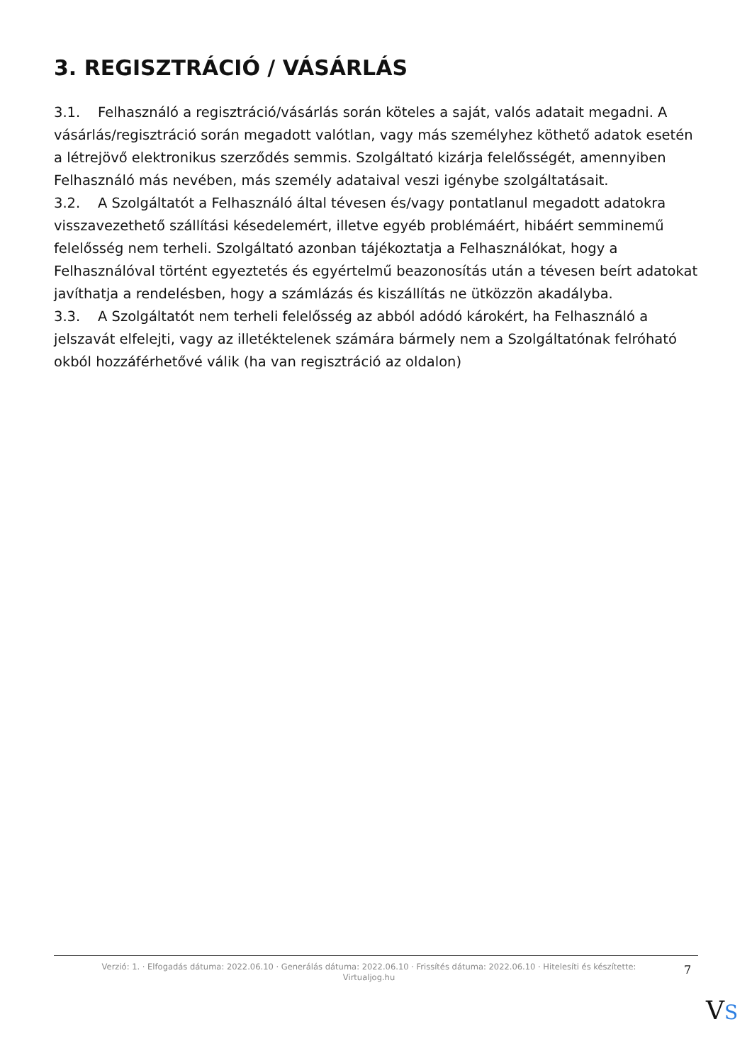3. REGISZTRÁCIÓ / VÁSÁRLÁS
3.1. Felhasználó a regisztráció/vásárlás során köteles a saját, valós adatait megadni. A vásárlás/regisztráció során megadott valótlan, vagy más személyhez köthető adatok esetén a létrejövő elektronikus szerződés semmis. Szolgáltató kizárja felelősségét, amennyiben Felhasználó más nevében, más személy adataival veszi igénybe szolgáltatásait.
3.2. A Szolgáltatót a Felhasználó által tévesen és/vagy pontatlanul megadott adatokra visszavezethető szállítási késedelemért, illetve egyéb problémáért, hibáért semminemű felelősség nem terheli. Szolgáltató azonban tájékoztatja a Felhasználókat, hogy a Felhasználóval történt egyeztetés és egyértelmű beazonosítás után a tévesen beírt adatokat javíthatja a rendelésben, hogy a számlázás és kiszállítás ne ütközzön akadályba.
3.3. A Szolgáltatót nem terheli felelősség az abból adódó károkért, ha Felhasználó a jelszavát elfelejti, vagy az illetéktelenek számára bármely nem a Szolgáltatónak felróható okból hozzáférhetővé válik (ha van regisztráció az oldalon)
Verzió: 1. · Elfogadás dátuma: 2022.06.10 · Generálás dátuma: 2022.06.10 · Frissítés dátuma: 2022.06.10 · Hitelesíti és készítette:
Virtualjog.hu
7
VS